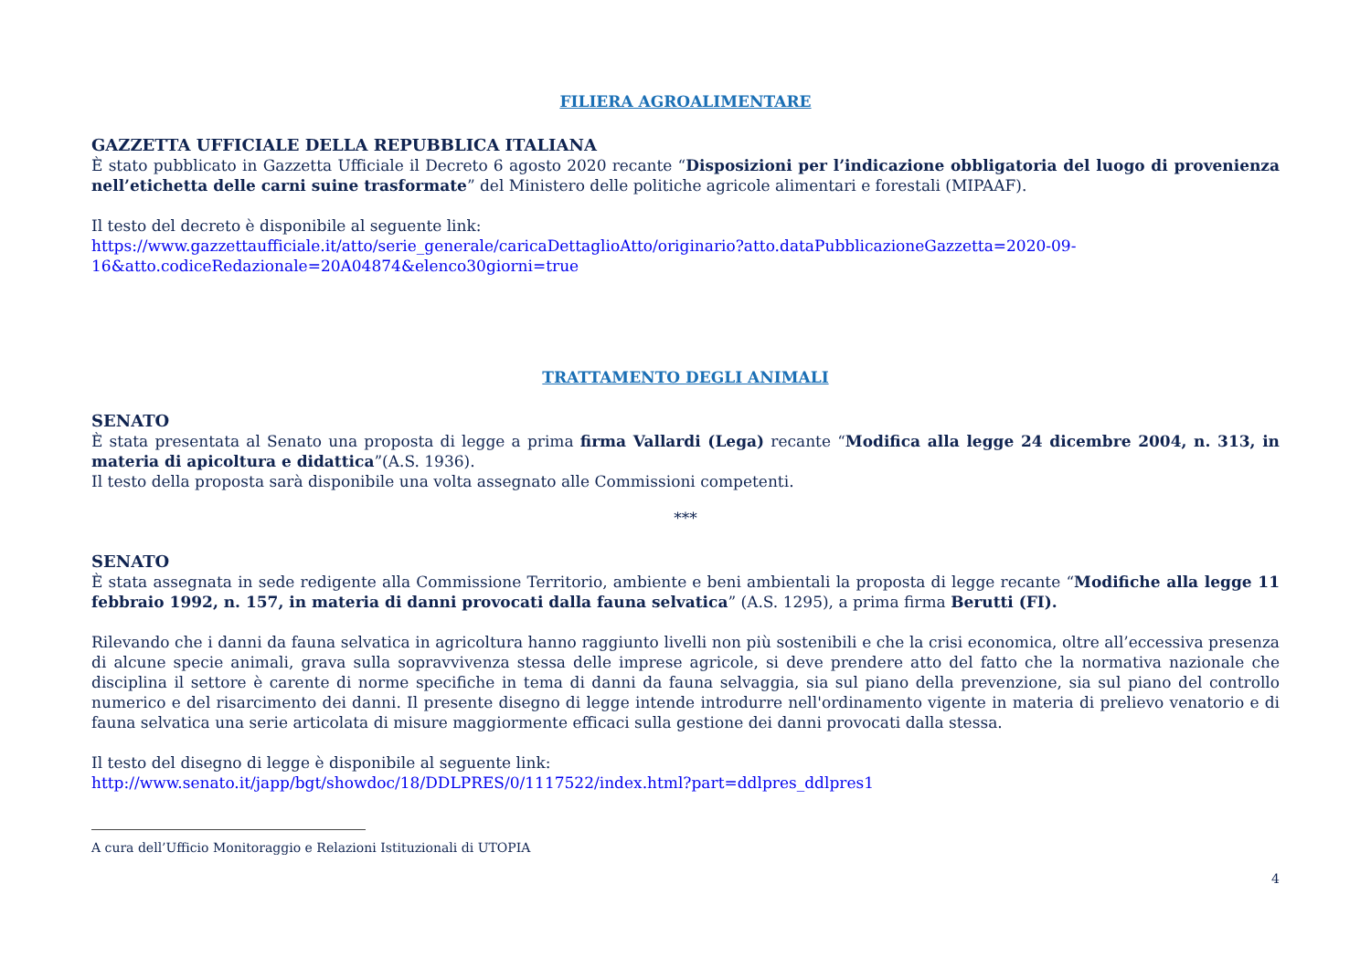FILIERA AGROALIMENTARE
GAZZETTA UFFICIALE DELLA REPUBBLICA ITALIANA
È stato pubblicato in Gazzetta Ufficiale il Decreto 6 agosto 2020 recante “Disposizioni per l’indicazione obbligatoria del luogo di provenienza nell’etichetta delle carni suine trasformate” del Ministero delle politiche agricole alimentari e forestali (MIPAAF).
Il testo del decreto è disponibile al seguente link:
https://www.gazzettaufficiale.it/atto/serie_generale/caricaDettaglioAtto/originario?atto.dataPubblicazioneGazzetta=2020-09-16&atto.codiceRedazionale=20A04874&elenco30giorni=true
TRATTAMENTO DEGLI ANIMALI
SENATO
È stata presentata al Senato una proposta di legge a prima firma Vallardi (Lega) recante “Modifica alla legge 24 dicembre 2004, n. 313, in materia di apicoltura e didattica”(A.S. 1936).
Il testo della proposta sarà disponibile una volta assegnato alle Commissioni competenti.
***
SENATO
È stata assegnata in sede redigente alla Commissione Territorio, ambiente e beni ambientali la proposta di legge recante “Modifiche alla legge 11 febbraio 1992, n. 157, in materia di danni provocati dalla fauna selvatica” (A.S. 1295), a prima firma Berutti (FI).
Rilevando che i danni da fauna selvatica in agricoltura hanno raggiunto livelli non più sostenibili e che la crisi economica, oltre all’eccessiva presenza di alcune specie animali, grava sulla sopravvivenza stessa delle imprese agricole, si deve prendere atto del fatto che la normativa nazionale che disciplina il settore è carente di norme specifiche in tema di danni da fauna selvaggia, sia sul piano della prevenzione, sia sul piano del controllo numerico e del risarcimento dei danni. Il presente disegno di legge intende introdurre nell'ordinamento vigente in materia di prelievo venatorio e di fauna selvatica una serie articolata di misure maggiormente efficaci sulla gestione dei danni provocati dalla stessa.
Il testo del disegno di legge è disponibile al seguente link:
http://www.senato.it/japp/bgt/showdoc/18/DDLPRES/0/1117522/index.html?part=ddlpres_ddlpres1
A cura dell’Ufficio Monitoraggio e Relazioni Istituzionali di UTOPIA
4